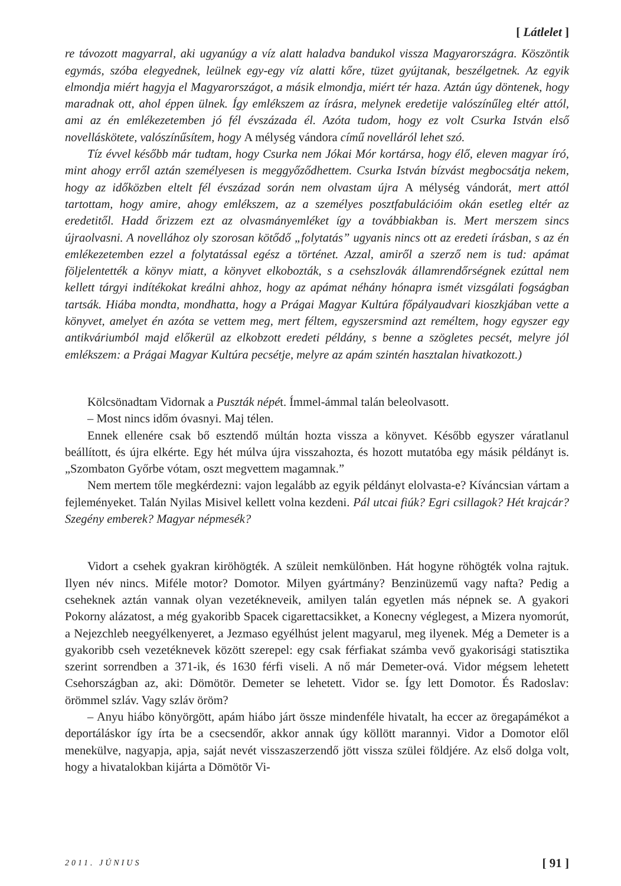[ Látlelet ]
re távozott magyarral, aki ugyanúgy a víz alatt haladva bandukol vissza Magyarországra. Köszöntik egymás, szóba elegyednek, leülnek egy-egy víz alatti kőre, tüzet gyújtanak, beszélgetnek. Az egyik elmondja miért hagyja el Magyarországot, a másik elmondja, miért tér haza. Aztán úgy döntenek, hogy maradnak ott, ahol éppen ülnek. Így emlékszem az írásra, melynek eredetije valószínűleg eltér attól, ami az én emlékezetemben jó fél évszázada él. Azóta tudom, hogy ez volt Csurka István első novelláskötete, valószínűsítem, hogy A mélység vándora című novelláról lehet szó.
Tíz évvel később már tudtam, hogy Csurka nem Jókai Mór kortársa, hogy élő, eleven magyar író, mint ahogy erről aztán személyesen is meggyőződhettem. Csurka István bízvást megbocsátja nekem, hogy az időközben eltelt fél évszázad során nem olvastam újra A mélység vándorát, mert attól tartottam, hogy amire, ahogy emlékszem, az a személyes posztfabulációim okán esetleg eltér az eredetitől. Hadd őrizzem ezt az olvasmányemléket így a továbbiakban is. Mert merszem sincs újraolvasni. A novellához oly szorosan kötődő „folytatás” ugyanis nincs ott az eredeti írásban, s az én emlékezetemben ezzel a folytatással egész a történet. Azzal, amiről a szerző nem is tud: apámat följelentették a könyv miatt, a könyvet elkobozták, s a csehszlovák államrendőrségnek ezúttal nem kellett tárgyi indítékokat kreálni ahhoz, hogy az apámat néhány hónapra ismét vizsgálati fogságban tartsák. Hiába mondta, mondhatta, hogy a Prágai Magyar Kultúra főpályaudvari kioszkjában vette a könyvet, amelyet én azóta se vettem meg, mert féltem, egyszersmind azt reméltem, hogy egyszer egy antikváriumból majd előkerül az elkobzott eredeti példány, s benne a szögletes pecsét, melyre jól emlékszem: a Prágai Magyar Kultúra pecsétje, melyre az apám szintén hasztalan hivatkozott.)
Kölcsönadtam Vidornak a Puszták népét. Ímmel-ámmal talán beleolvasott.
– Most nincs időm óvasnyi. Maj télen.
Ennek ellenére csak bő esztendő múltán hozta vissza a könyvet. Később egyszer váratlanul beállított, és újra elkérte. Egy hét múlva újra visszahozta, és hozott mutatóba egy másik példányt is. „Szombaton Győrbe vótam, oszt megvettem magamnak.”
Nem mertem tőle megkérdezni: vajon legalább az egyik példányt elolvasta-e? Kíváncsian vártam a fejleményeket. Talán Nyilas Misivel kellett volna kezdeni. Pál utcai fiúk? Egri csillagok? Hét krajcár? Szegény emberek? Magyar népmesék?
Vidort a csehek gyakran kiröhögték. A szüleit nemkülönben. Hát hogyne röhögték volna rajtuk. Ilyen név nincs. Miféle motor? Domotor. Milyen gyártmány? Benzinüzemű vagy nafta? Pedig a cseheknek aztán vannak olyan vezetékneveik, amilyen talán egyetlen más népnek se. A gyakori Pokorny alázatost, a még gyakoribb Spacek cigarettacsikket, a Konecny véglegest, a Mizera nyomorút, a Nejezchleb neegyélkenyeret, a Jezmaso egyélhúst jelent magyarul, meg ilyenek. Még a Demeter is a gyakoribb cseh vezetéknevek között szerepel: egy csak férfiakat számba vevő gyakorisági statisztika szerint sorrendben a 371-ik, és 1630 férfi viseli. A nő már Demeter-ová. Vidor mégsem lehetett Csehországban az, aki: Dömötör. Demeter se lehetett. Vidor se. Így lett Domotor. És Radoslav: örömmel szláv. Vagy szláv öröm?
– Anyu hiábo könyörgött, apám hiábo járt össze mindenféle hivatalt, ha eccer az öregapámékot a deportáláskor így írta be a csecsendőr, akkor annak úgy köllött marannyi. Vidor a Domotor elől menekülve, nagyapja, apja, saját nevét visszaszerzendő jött vissza szülei földjére. Az első dolga volt, hogy a hivatalokban kijárta a Dömötör Vi-
2011. JÚNIUS [ 91 ]